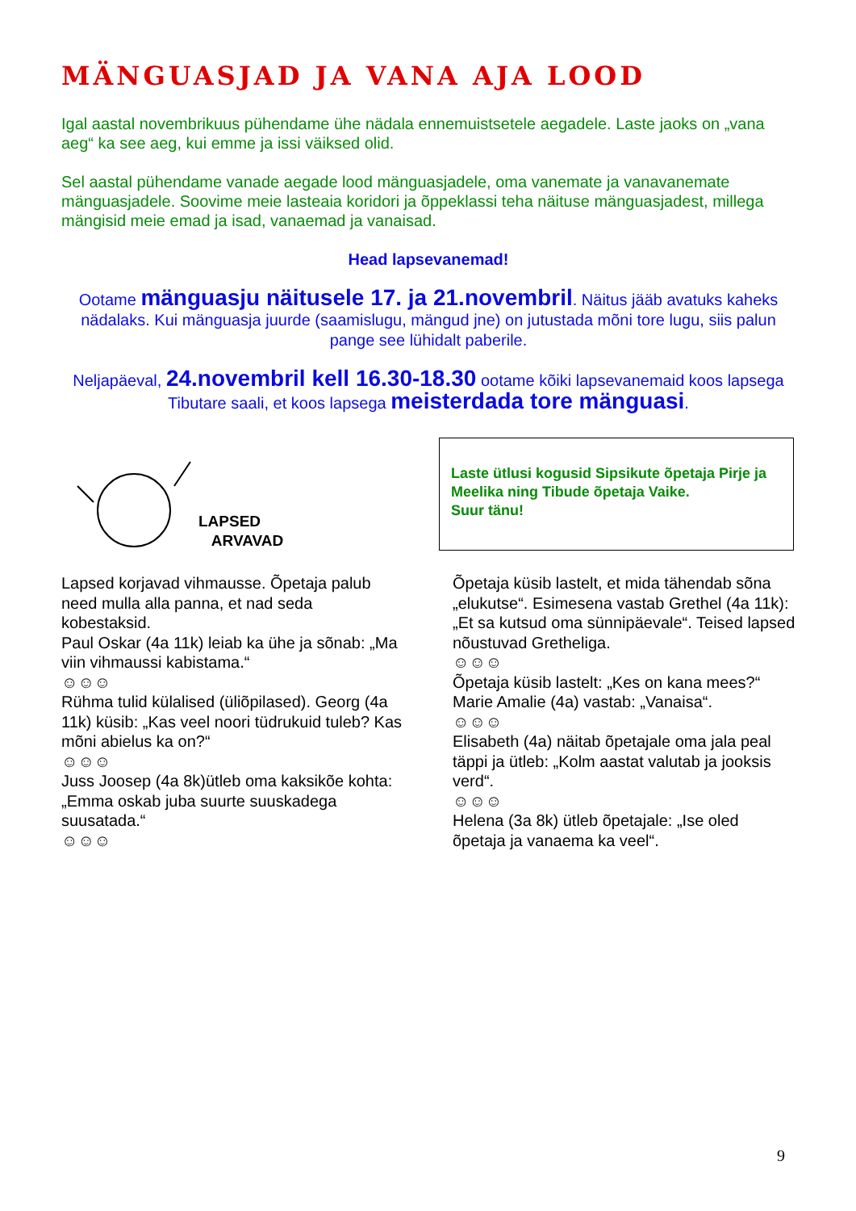MÄNGUASJAD JA VANA AJA LOOD
Igal aastal novembrikuus pühendame ühe nädala ennemuistsetele aegadele. Laste jaoks on „vana aeg“ ka see aeg, kui emme ja issi väiksed olid.
Sel aastal pühendame vanade aegade lood mänguasjadele, oma vanemate ja vanavanemate mänguasjadele. Soovime meie lasteaia koridori ja õppeklassi teha näituse mänguasjadest, millega mängisid meie emad ja isad, vanaemad ja vanaisad.
Head lapsevanemad!
Ootame mänguasju näitusele 17. ja 21.novembril. Näitus jääb avatuks kaheks nädalaks. Kui mänguasja juurde (saamislugu, mängud jne) on jutustada mõni tore lugu, siis palun pange see lühidalt paberile.
Neljapäeval, 24.novembril kell 16.30-18.30 ootame kõiki lapsevanemaid koos lapsega Tibutare saali, et koos lapsega meisterdada tore mänguasi.
LAPSED
ARVAVAD
Laste ütlusi kogusid Sipsikute õpetaja Pirje ja Meelika ning Tibude õpetaja Vaike.
Suur tänu!
Lapsed korjavad vihmausse. Õpetaja palub need mulla alla panna, et nad seda kobestaksid.
Paul Oskar (4a 11k) leiab ka ühe ja sõnab: „Ma viin vihmaussi kabistama.“
☺☺☺
Rühma tulid külalised (üliõpilased). Georg (4a 11k) küsib: „Kas veel noori tüdrukuid tuleb? Kas mõni abielus ka on?“
☺☺☺
Juss Joosep (4a 8k)ütleb oma kaksikõe kohta: „Emma oskab juba suurte suuskadega suusatada.“
☺☺☺
Õpetaja küsib lastelt, et mida tähendab sõna „elukutse“. Esimesena vastab Grethel (4a 11k): „Et sa kutsud oma sünnipäevale“. Teised lapsed nõustuvad Gretheliga.
☺☺☺
Õpetaja küsib lastelt: „Kes on kana mees?“ Marie Amalie (4a) vastab: „Vanaisa“.
☺☺☺
Elisabeth (4a) näitab õpetajale oma jala peal täppi ja ütleb: „Kolm aastat valutab ja jooksis verd“.
☺☺☺
Helena (3a 8k) ütleb õpetajale: „Ise oled õpetaja ja vanaema ka veel“.
9